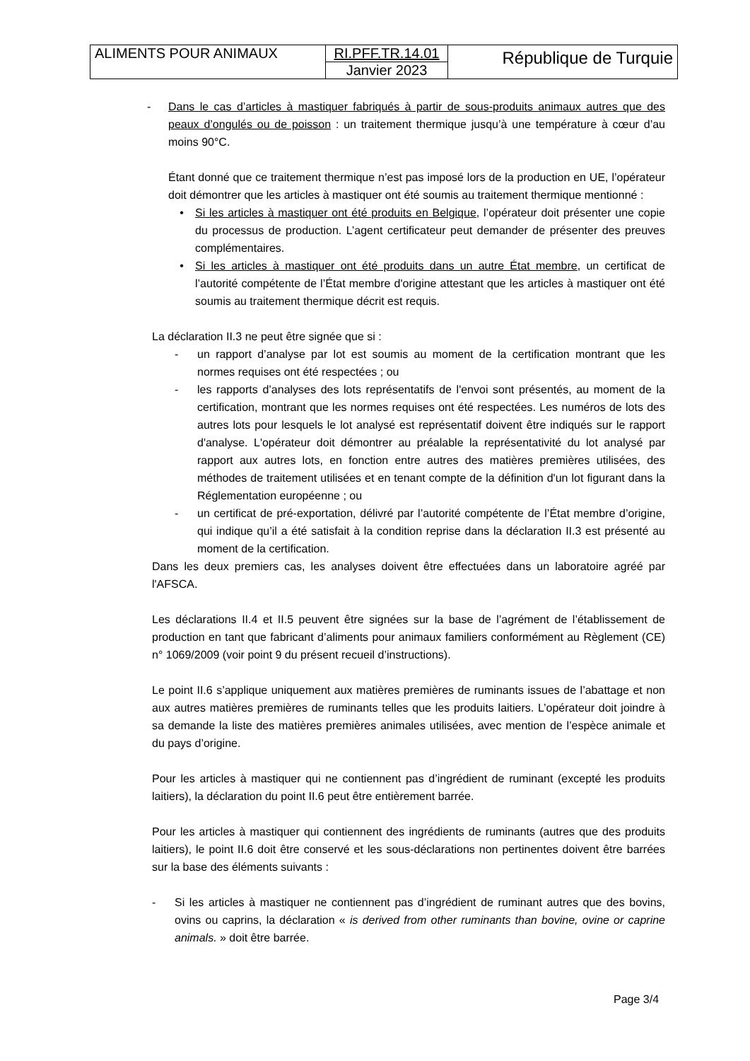| ALIMENTS POUR ANIMAUX | RI.PFF.TR.14.01 | République de Turquie |
| | Janvier 2023 | |
- Dans le cas d’articles à mastiquer fabriqués à partir de sous-produits animaux autres que des peaux d’ongulés ou de poisson : un traitement thermique jusqu’à une température à cœur d’au moins 90°C.
Étant donné que ce traitement thermique n’est pas imposé lors de la production en UE, l’opérateur doit démontrer que les articles à mastiquer ont été soumis au traitement thermique mentionné :
• Si les articles à mastiquer ont été produits en Belgique, l’opérateur doit présenter une copie du processus de production. L’agent certificateur peut demander de présenter des preuves complémentaires.
• Si les articles à mastiquer ont été produits dans un autre État membre, un certificat de l’autorité compétente de l’État membre d'origine attestant que les articles à mastiquer ont été soumis au traitement thermique décrit est requis.
La déclaration II.3 ne peut être signée que si :
- un rapport d’analyse par lot est soumis au moment de la certification montrant que les normes requises ont été respectées ; ou
- les rapports d’analyses des lots représentatifs de l'envoi sont présentés, au moment de la certification, montrant que les normes requises ont été respectées. Les numéros de lots des autres lots pour lesquels le lot analysé est représentatif doivent être indiqués sur le rapport d'analyse. L'opérateur doit démontrer au préalable la représentativité du lot analysé par rapport aux autres lots, en fonction entre autres des matières premières utilisées, des méthodes de traitement utilisées et en tenant compte de la définition d'un lot figurant dans la Réglementation européenne ; ou
- un certificat de pré-exportation, délivré par l’autorité compétente de l’État membre d’origine, qui indique qu’il a été satisfait à la condition reprise dans la déclaration II.3 est présenté au moment de la certification.
Dans les deux premiers cas, les analyses doivent être effectuées dans un laboratoire agréé par l'AFSCA.
Les déclarations II.4 et II.5 peuvent être signées sur la base de l’agrément de l’établissement de production en tant que fabricant d’aliments pour animaux familiers conformément au Règlement (CE) n° 1069/2009 (voir point 9 du présent recueil d’instructions).
Le point II.6 s’applique uniquement aux matières premières de ruminants issues de l’abattage et non aux autres matières premières de ruminants telles que les produits laitiers. L’opérateur doit joindre à sa demande la liste des matières premières animales utilisées, avec mention de l’espèce animale et du pays d’origine.
Pour les articles à mastiquer qui ne contiennent pas d’ingrédient de ruminant (excepté les produits laitiers), la déclaration du point II.6 peut être entièrement barrée.
Pour les articles à mastiquer qui contiennent des ingrédients de ruminants (autres que des produits laitiers), le point II.6 doit être conservé et les sous-déclarations non pertinentes doivent être barrées sur la base des éléments suivants :
- Si les articles à mastiquer ne contiennent pas d’ingrédient de ruminant autres que des bovins, ovins ou caprins, la déclaration « is derived from other ruminants than bovine, ovine or caprine animals. » doit être barrée.
Page 3/4